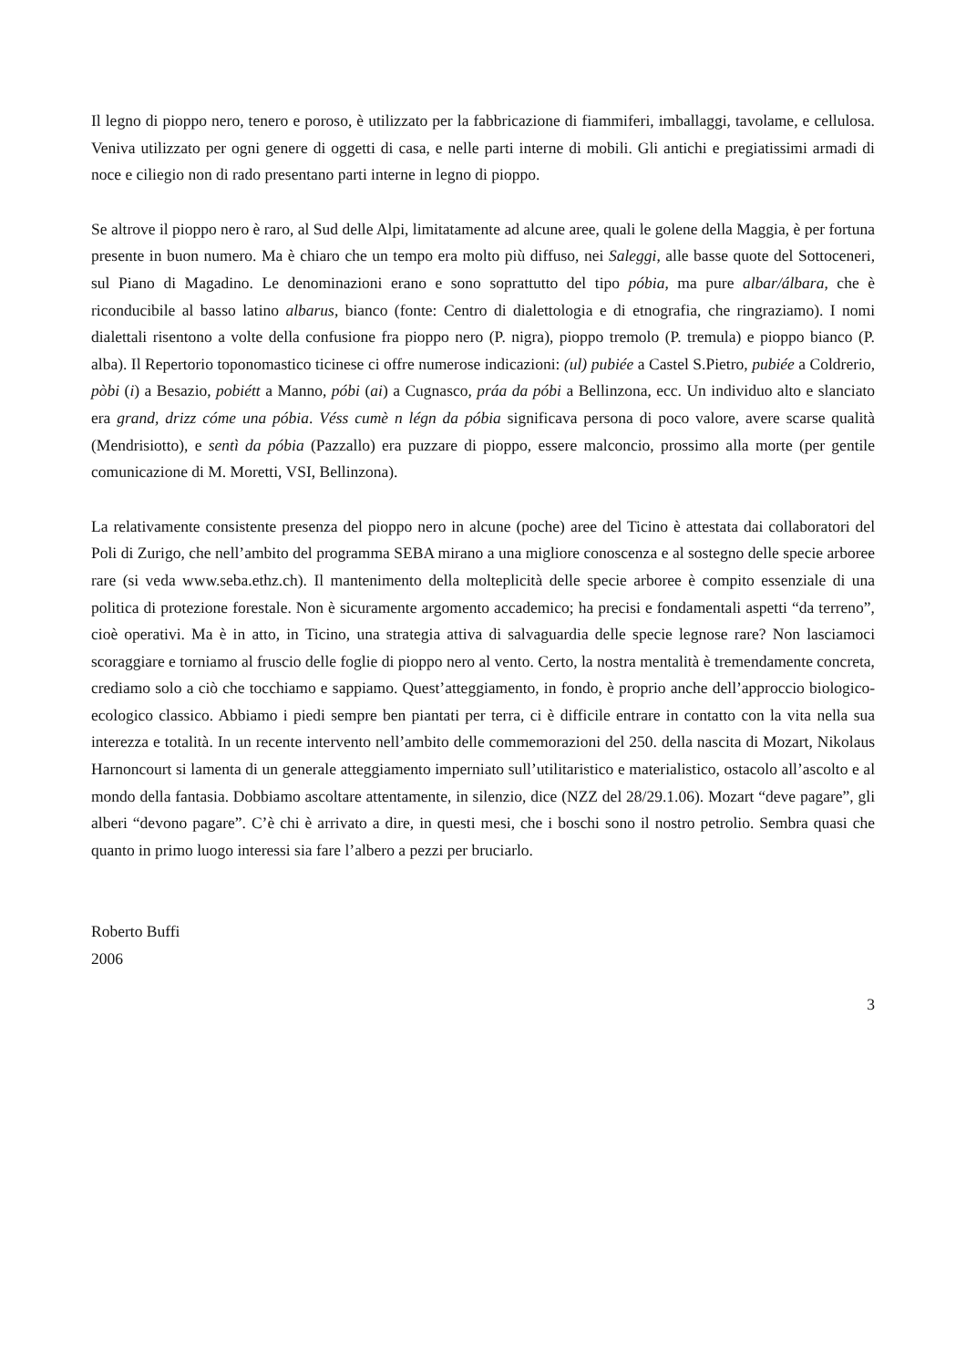Il legno di pioppo nero, tenero e poroso, è utilizzato per la fabbricazione di fiammiferi, imballaggi, tavolame, e cellulosa. Veniva utilizzato per ogni genere di oggetti di casa, e nelle parti interne di mobili. Gli antichi e pregiatissimi armadi di noce e ciliegio non di rado presentano parti interne in legno di pioppo.
Se altrove il pioppo nero è raro, al Sud delle Alpi, limitatamente ad alcune aree, quali le golene della Maggia, è per fortuna presente in buon numero. Ma è chiaro che un tempo era molto più diffuso, nei Saleggi, alle basse quote del Sottoceneri, sul Piano di Magadino. Le denominazioni erano e sono soprattutto del tipo póbia, ma pure albar/álbara, che è riconducibile al basso latino albarus, bianco (fonte: Centro di dialettologia e di etnografia, che ringraziamo). I nomi dialettali risentono a volte della confusione fra pioppo nero (P. nigra), pioppo tremolo (P. tremula) e pioppo bianco (P. alba). Il Repertorio toponomastico ticinese ci offre numerose indicazioni: (ul) pubiée a Castel S.Pietro, pubiée a Coldrerio, pòbi (i) a Besazio, pobiétt a Manno, póbi (ai) a Cugnasco, práa da póbi a Bellinzona, ecc. Un individuo alto e slanciato era grand, drizz cóme una póbia. Véss cumè n légn da póbia significava persona di poco valore, avere scarse qualità (Mendrisiotto), e sentì da póbia (Pazzallo) era puzzare di pioppo, essere malconcio, prossimo alla morte (per gentile comunicazione di M. Moretti, VSI, Bellinzona).
La relativamente consistente presenza del pioppo nero in alcune (poche) aree del Ticino è attestata dai collaboratori del Poli di Zurigo, che nell’ambito del programma SEBA mirano a una migliore conoscenza e al sostegno delle specie arboree rare (si veda www.seba.ethz.ch). Il mantenimento della molteplicità delle specie arboree è compito essenziale di una politica di protezione forestale. Non è sicuramente argomento accademico; ha precisi e fondamentali aspetti “da terreno”, cioè operativi. Ma è in atto, in Ticino, una strategia attiva di salvaguardia delle specie legnose rare? Non lasciamoci scoraggiare e torniamo al fruscio delle foglie di pioppo nero al vento. Certo, la nostra mentalità è tremendamente concreta, crediamo solo a ciò che tocchiamo e sappiamo. Quest’atteggiamento, in fondo, è proprio anche dell’approccio biologico-ecologico classico. Abbiamo i piedi sempre ben piantati per terra, ci è difficile entrare in contatto con la vita nella sua interezza e totalità. In un recente intervento nell’ambito delle commemorazioni del 250. della nascita di Mozart, Nikolaus Harnoncourt si lamenta di un generale atteggiamento imperniato sull’utilitaristico e materialistico, ostacolo all’ascolto e al mondo della fantasia. Dobbiamo ascoltare attentamente, in silenzio, dice (NZZ del 28/29.1.06). Mozart “deve pagare”, gli alberi “devono pagare”. C’è chi è arrivato a dire, in questi mesi, che i boschi sono il nostro petrolio. Sembra quasi che quanto in primo luogo interessi sia fare l’albero a pezzi per bruciarlo.
Roberto Buffi
2006
3